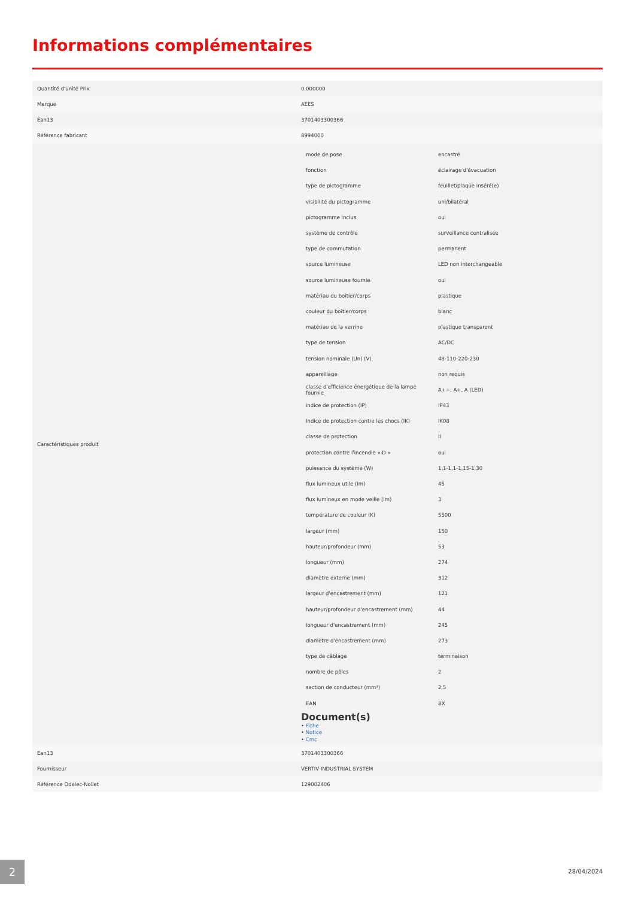Informations complémentaires
| Quantité d'unité Prix | 0.000000 |
| Marque | AEES |
| Ean13 | 3701403300366 |
| Référence fabricant | 8994000 |
| Caractéristiques produit | / mode de pose / encastré / / fonction / éclairage d'évacuation / / type de pictogramme / feuillet/plaque inséré(e) / / visibilité du pictogramme / uni/bilatéral / / pictogramme inclus / oui / / système de contrôle / surveillance centralisée / / type de commutation / permanent / / source lumineuse / LED non interchangeable / / source lumineuse fournie / oui / / matériau du boîtier/corps / plastique / / couleur du boîtier/corps / blanc / / matériau de la verrine / plastique transparent / / type de tension / AC/DC / / tension nominale (Un) (V) / 48-110-220-230 / / appareillage / non requis / / classe d'efficience énergétique de la lampe fournie / A++, A+, A (LED) / / indice de protection (IP) / IP43 / / Indice de protection contre les chocs (IK) / IK08 / / classe de protection / II / / protection contre l'incendie « D » / oui / / puissance du système (W) / 1,1-1,1-1,15-1,30 / / flux lumineux utile (lm) / 45 / / flux lumineux en mode veille (lm) / 3 / / température de couleur (K) / 5500 / / largeur (mm) / 150 / / hauteur/profondeur (mm) / 53 / / longueur (mm) / 274 / / diamètre externe (mm) / 312 / / largeur d'encastrement (mm) / 121 / / hauteur/profondeur d'encastrement (mm) / 44 / / longueur d'encastrement (mm) / 245 / / diamètre d'encastrement (mm) / 273 / / type de câblage / terminaison / / nombre de pôles / 2 / / section de conducteur (mm²) / 2,5 / / EAN / BX / Document(s) • Fiche • Notice • Cmc |
| Ean13 | 3701403300366 |
| Fournisseur | VERTIV INDUSTRIAL SYSTEM |
| Référence Odelec-Nollet | 129002406 |
2 28/04/2024